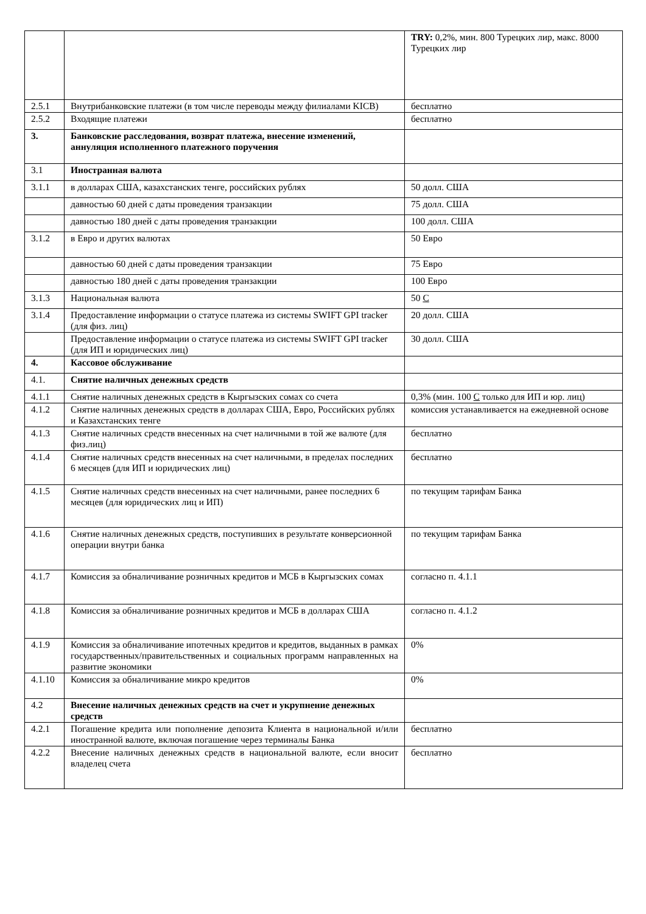| | | TRY: 0,2%, мин. 800 Турецких лир, макс. 8000 Турецких лир |
| 2.5.1 | Внутрибанковские платежи (в том числе переводы между филиалами KICB) | бесплатно |
| 2.5.2 | Входящие платежи | бесплатно |
| 3. | Банковские расследования, возврат платежа, внесение изменений, аннуляция исполненного платежного поручения | |
| 3.1 | Иностранная валюта | |
| 3.1.1 | в долларах США, казахстанских тенге, российских рублях | 50 долл. США |
| | давностью 60 дней с даты проведения транзакции | 75 долл. США |
| | давностью 180 дней с даты проведения транзакции | 100 долл. США |
| 3.1.2 | в Евро и других валютах | 50 Евро |
| | давностью 60 дней с даты проведения транзакции | 75 Евро |
| | давностью 180 дней с даты проведения транзакции | 100 Евро |
| 3.1.3 | Национальная валюта | 50 С |
| 3.1.4 | Предоставление информации о статусе платежа из системы SWIFT GPI tracker (для физ. лиц) | 20 долл. США |
| | Предоставление информации о статусе платежа из системы SWIFT GPI tracker (для ИП и юридических лиц) | 30 долл. США |
| 4. | Кассовое обслуживание | |
| 4.1. | Снятие наличных денежных средств | |
| 4.1.1 | Снятие наличных денежных средств в Кыргызских сомах со счета | 0,3% (мин. 100 С только для ИП и юр. лиц) |
| 4.1.2 | Снятие наличных денежных средств в долларах США, Евро, Российских рублях и Казахстанских тенге | комиссия устанавливается на ежедневной основе |
| 4.1.3 | Снятие наличных средств внесенных на счет наличными в той же валюте (для физ.лиц) | бесплатно |
| 4.1.4 | Снятие наличных средств внесенных на счет наличными, в пределах последних 6 месяцев (для ИП и юридических лиц) | бесплатно |
| 4.1.5 | Снятие наличных средств внесенных на счет наличными, ранее последних 6 месяцев (для юридических лиц и ИП) | по текущим тарифам Банка |
| 4.1.6 | Снятие наличных денежных средств, поступивших в результате конверсионной операции внутри банка | по текущим тарифам Банка |
| 4.1.7 | Комиссия за обналичивание розничных кредитов и МСБ в Кыргызских сомах | согласно п. 4.1.1 |
| 4.1.8 | Комиссия за обналичивание розничных кредитов и МСБ в долларах США | согласно п. 4.1.2 |
| 4.1.9 | Комиссия за обналичивание ипотечных кредитов и кредитов, выданных в рамках государственных/правительственных и социальных программ направленных на развитие экономики | 0% |
| 4.1.10 | Комиссия за обналичивание микро кредитов | 0% |
| 4.2 | Внесение наличных денежных средств на счет и укрупнение денежных средств | |
| 4.2.1 | Погашение кредита или пополнение депозита Клиента в национальной и/или иностранной валюте, включая погашение через терминалы Банка | бесплатно |
| 4.2.2 | Внесение наличных денежных средств в национальной валюте, если вносит владелец счета | бесплатно |